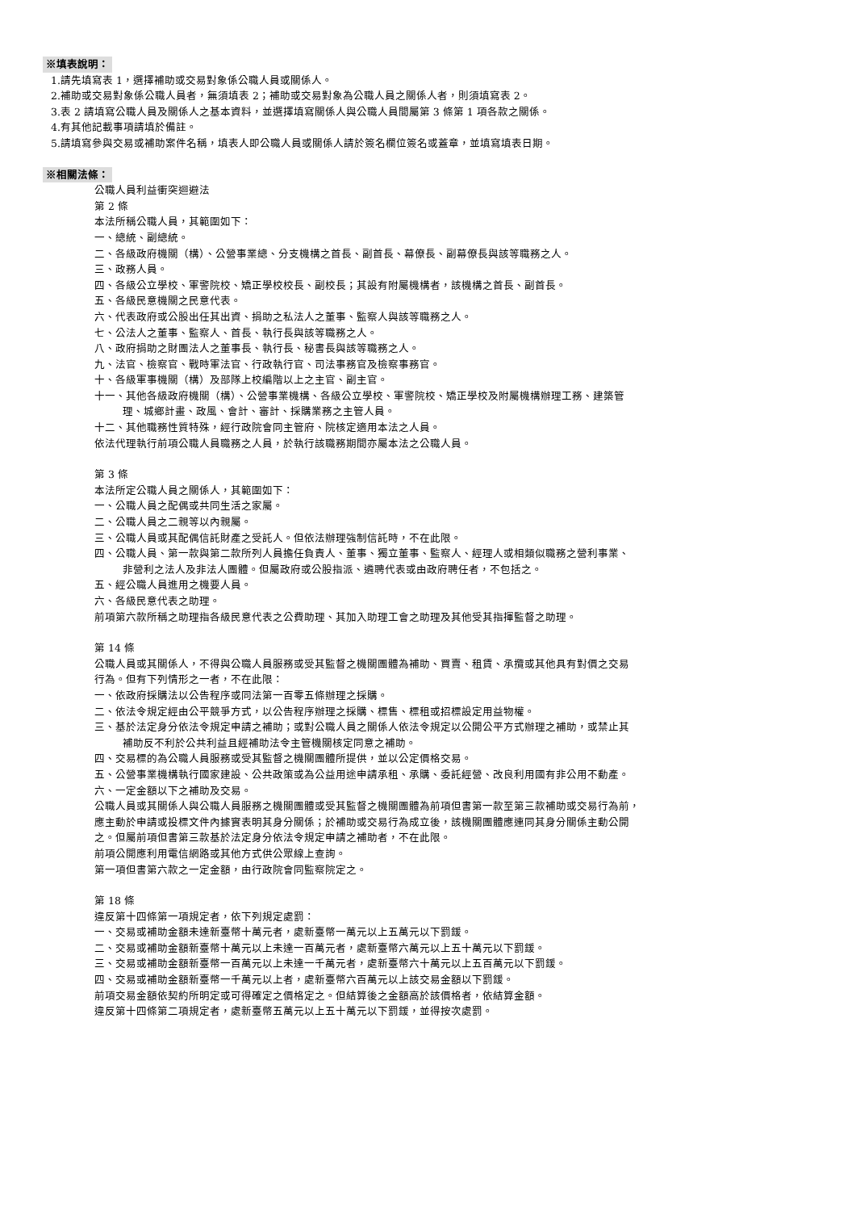※填表說明：
1.請先填寫表 1，選擇補助或交易對象係公職人員或關係人。
2.補助或交易對象係公職人員者，無須填表 2；補助或交易對象為公職人員之關係人者，則須填寫表 2。
3.表 2 請填寫公職人員及關係人之基本資料，並選擇填寫關係人與公職人員間屬第 3 條第 1 項各款之關係。
4.有其他記載事項請填於備註。
5.請填寫參與交易或補助案件名稱，填表人即公職人員或關係人請於簽名欄位簽名或蓋章，並填寫填表日期。
※相關法條：
公職人員利益衝突迴避法
第 2 條
本法所稱公職人員，其範圍如下：
一、總統、副總統。
二、各級政府機關（構）、公營事業總、分支機構之首長、副首長、幕僚長、副幕僚長與該等職務之人。
三、政務人員。
四、各級公立學校、軍警院校、矯正學校校長、副校長；其設有附屬機構者，該機構之首長、副首長。
五、各級民意機關之民意代表。
六、代表政府或公股出任其出資、捐助之私法人之董事、監察人與該等職務之人。
七、公法人之董事、監察人、首長、執行長與該等職務之人。
八、政府捐助之財團法人之董事長、執行長、秘書長與該等職務之人。
九、法官、檢察官、戰時軍法官、行政執行官、司法事務官及檢察事務官。
十、各級軍事機關（構）及部隊上校編階以上之主官、副主官。
十一、其他各級政府機關（構）、公營事業機構、各級公立學校、軍警院校、矯正學校及附屬機構辦理工務、建築管
理、城鄉計畫、政風、會計、審計、採購業務之主管人員。
十二、其他職務性質特殊，經行政院會同主管府、院核定適用本法之人員。
依法代理執行前項公職人員職務之人員，於執行該職務期間亦屬本法之公職人員。
第 3 條
本法所定公職人員之關係人，其範圍如下：
一、公職人員之配偶或共同生活之家屬。
二、公職人員之二親等以內親屬。
三、公職人員或其配偶信託財產之受託人。但依法辦理強制信託時，不在此限。
四、公職人員、第一款與第二款所列人員擔任負責人、董事、獨立董事、監察人、經理人或相類似職務之營利事業、
非營利之法人及非法人團體。但屬政府或公股指派、遴聘代表或由政府聘任者，不包括之。
五、經公職人員進用之機要人員。
六、各級民意代表之助理。
前項第六款所稱之助理指各級民意代表之公費助理、其加入助理工會之助理及其他受其指揮監督之助理。
第 14 條
公職人員或其關係人，不得與公職人員服務或受其監督之機關團體為補助、買賣、租賃、承攬或其他具有對價之交易
行為。但有下列情形之一者，不在此限：
一、依政府採購法以公告程序或同法第一百零五條辦理之採購。
二、依法令規定經由公平競爭方式，以公告程序辦理之採購、標售、標租或招標設定用益物權。
三、基於法定身分依法令規定申請之補助；或對公職人員之關係人依法令規定以公開公平方式辦理之補助，或禁止其
補助反不利於公共利益且經補助法令主管機關核定同意之補助。
四、交易標的為公職人員服務或受其監督之機關團體所提供，並以公定價格交易。
五、公營事業機構執行國家建設、公共政策或為公益用途申請承租、承購、委託經營、改良利用國有非公用不動產。
六、一定金額以下之補助及交易。
公職人員或其關係人與公職人員服務之機關團體或受其監督之機關團體為前項但書第一款至第三款補助或交易行為前，
應主動於申請或投標文件內據實表明其身分關係；於補助或交易行為成立後，該機關團體應連同其身分關係主動公開
之。但屬前項但書第三款基於法定身分依法令規定申請之補助者，不在此限。
前項公開應利用電信網路或其他方式供公眾線上查詢。
第一項但書第六款之一定金額，由行政院會同監察院定之。
第 18 條
違反第十四條第一項規定者，依下列規定處罰：
一、交易或補助金額未達新臺幣十萬元者，處新臺幣一萬元以上五萬元以下罰鍰。
二、交易或補助金額新臺幣十萬元以上未達一百萬元者，處新臺幣六萬元以上五十萬元以下罰鍰。
三、交易或補助金額新臺幣一百萬元以上未達一千萬元者，處新臺幣六十萬元以上五百萬元以下罰鍰。
四、交易或補助金額新臺幣一千萬元以上者，處新臺幣六百萬元以上該交易金額以下罰鍰。
前項交易金額依契約所明定或可得確定之價格定之。但結算後之金額高於該價格者，依結算金額。
違反第十四條第二項規定者，處新臺幣五萬元以上五十萬元以下罰鍰，並得按次處罰。